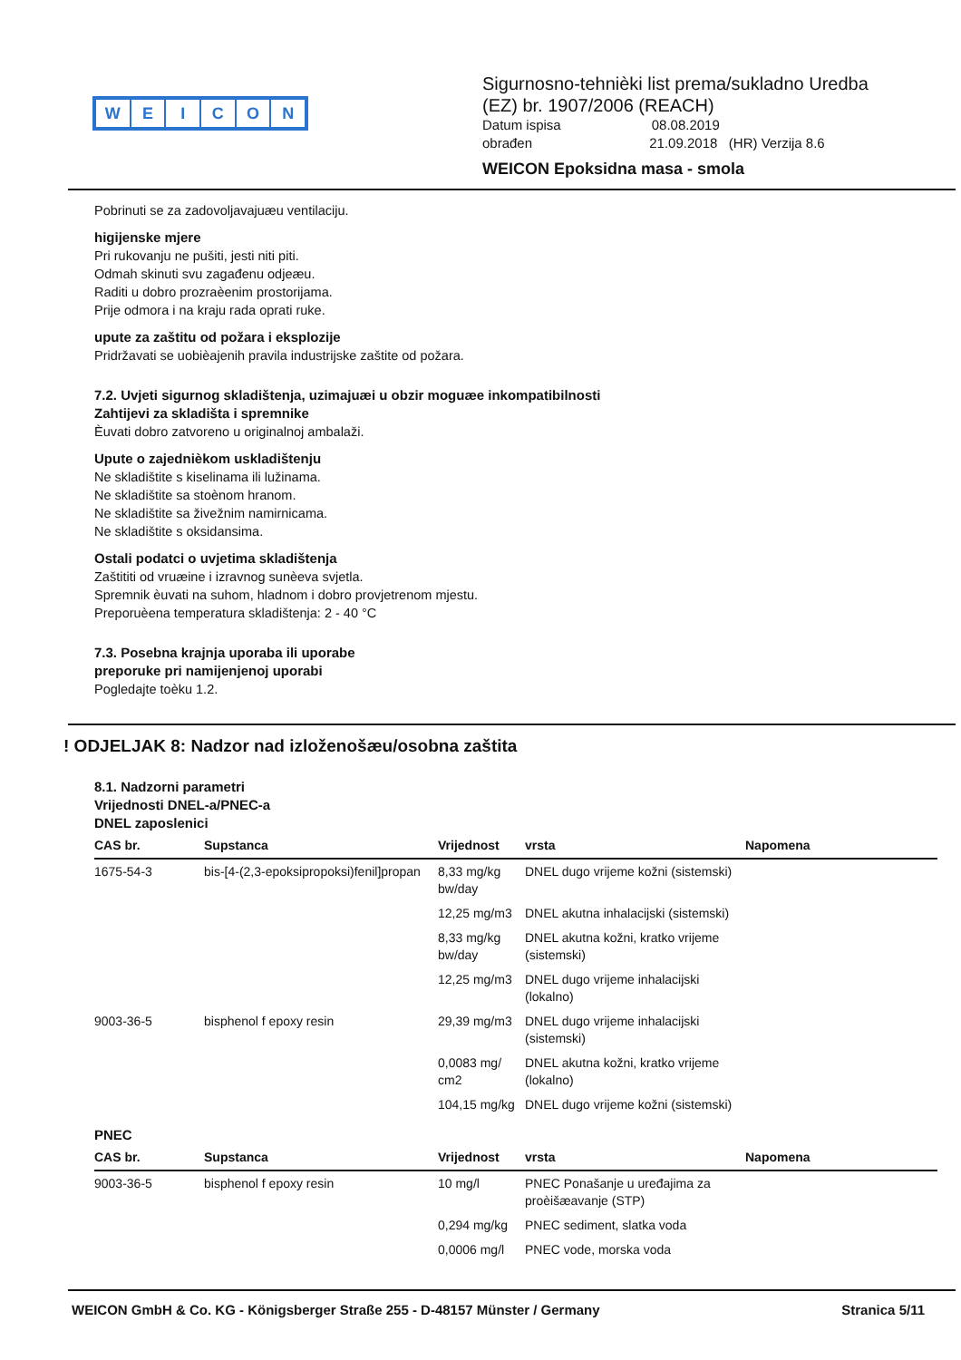WEICON
Sigurnosno-tehnièki list prema/sukladno Uredba
(EZ) br. 1907/2006 (REACH)
Datum ispisa 08.08.2019
obrađen 21.09.2018 (HR) Verzija 8.6
WEICON Epoksidna masa - smola
Pobrinuti se za zadovoljavajuæu ventilaciju.
higijenske mjere
Pri rukovanju ne pušiti, jesti niti piti.
Odmah skinuti svu zagađenu odjeæu.
Raditi u dobro prozraèenim prostorijama.
Prije odmora i na kraju rada oprati ruke.
upute za zaštitu od požara i eksplozije
Pridržavati se uobièajenih pravila industrijske zaštite od požara.
7.2. Uvjeti sigurnog skladištenja, uzimajuæi u obzir moguæe inkompatibilnosti
Zahtijevi za skladišta i spremnike
Èuvati dobro zatvoreno u originalnoj ambalaži.
Upute o zajednièkom uskladištenju
Ne skladištite s kiselinama ili lužinama.
Ne skladištite sa stoènom hranom.
Ne skladištite sa živežnim namirnicama.
Ne skladištite s oksidansima.
Ostali podatci o uvjetima skladištenja
Zaštititi od vruæine i izravnog sunèeva svjetla.
Spremnik èuvati na suhom, hladnom i dobro provjetrenom mjestu.
Preporuèena temperatura skladištenja: 2 - 40 °C
7.3. Posebna krajnja uporaba ili uporabe
preporuke pri namijenjenoj uporabi
Pogledajte toèku 1.2.
! ODJELJAK 8: Nadzor nad izloženošæu/osobna zaštita
8.1. Nadzorni parametri
Vrijednosti DNEL-a/PNEC-a
DNEL zaposlenici
| CAS br. | Supstanca | Vrijednost | vrsta | Napomena |
| --- | --- | --- | --- | --- |
| 1675-54-3 | bis-[4-(2,3-epoksipropoksi)fenil]propan | 8,33 mg/kg bw/day | DNEL dugo vrijeme kožni (sistemski) | |
| | | 12,25 mg/m3 | DNEL akutna inhalacijski (sistemski) | |
| | | 8,33 mg/kg bw/day | DNEL akutna kožni, kratko vrijeme (sistemski) | |
| | | 12,25 mg/m3 | DNEL dugo vrijeme inhalacijski (lokalno) | |
| 9003-36-5 | bisphenol f epoxy resin | 29,39 mg/m3 | DNEL dugo vrijeme inhalacijski (sistemski) | |
| | | 0,0083 mg/ cm2 | DNEL akutna kožni, kratko vrijeme (lokalno) | |
| | | 104,15 mg/kg | DNEL dugo vrijeme kožni (sistemski) | |
PNEC
| CAS br. | Supstanca | Vrijednost | vrsta | Napomena |
| --- | --- | --- | --- | --- |
| 9003-36-5 | bisphenol f epoxy resin | 10 mg/l | PNEC Ponašanje u uređajima za proèišæavanje (STP) | |
| | | 0,294 mg/kg | PNEC sediment, slatka voda | |
| | | 0,0006 mg/l | PNEC vode, morska voda | |
WEICON GmbH & Co. KG - Königsberger Straße 255 - D-48157 Münster / Germany Stranica 5/11